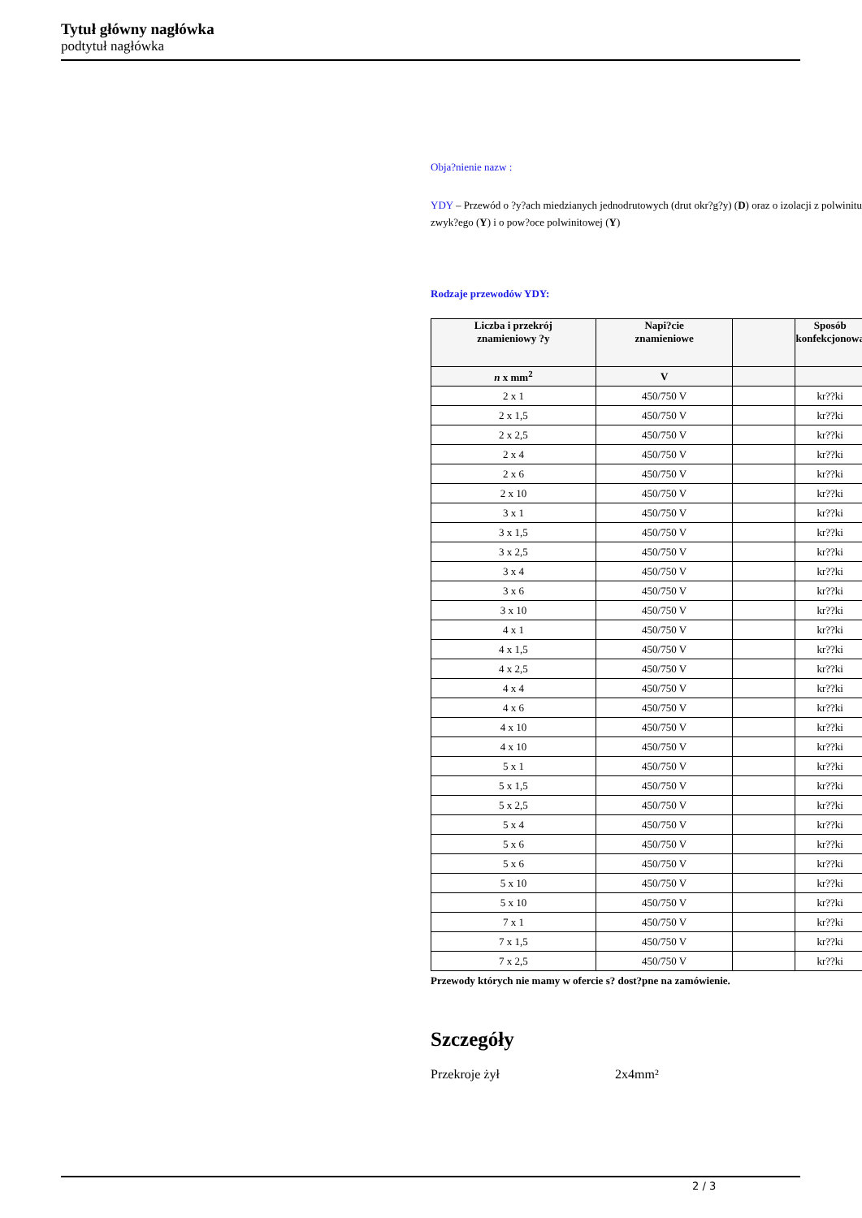Tytuł główny nagłówka
podtytuł nagłówka
Obja?nienie nazw :
YDY – Przewód o ?y?ach miedzianych jednodrutowych (drut okr?g?y) (D) oraz o izolacji z polwinitu zwyk?ego (Y) i o pow?oce polwinitowej (Y)
Rodzaje przewodów YDY:
| Liczba i przekrój znamieniowy ?y | Napi?cie znamieniowe | | Sposób konfekcjonowa |
| --- | --- | --- | --- |
| n x mm<sup>2</sup> | V | | |
| 2 x 1 | 450/750 V | | kr??ki |
| 2 x 1,5 | 450/750 V | | kr??ki |
| 2 x 2,5 | 450/750 V | | kr??ki |
| 2 x 4 | 450/750 V | | kr??ki |
| 2 x 6 | 450/750 V | | kr??ki |
| 2 x 10 | 450/750 V | | kr??ki |
| 3 x 1 | 450/750 V | | kr??ki |
| 3 x 1,5 | 450/750 V | | kr??ki |
| 3 x 2,5 | 450/750 V | | kr??ki |
| 3 x 4 | 450/750 V | | kr??ki |
| 3 x 6 | 450/750 V | | kr??ki |
| 3 x 10 | 450/750 V | | kr??ki |
| 4 x 1 | 450/750 V | | kr??ki |
| 4 x 1,5 | 450/750 V | | kr??ki |
| 4 x 2,5 | 450/750 V | | kr??ki |
| 4 x 4 | 450/750 V | | kr??ki |
| 4 x 6 | 450/750 V | | kr??ki |
| 4 x 10 | 450/750 V | | kr??ki |
| 4 x 10 | 450/750 V | | kr??ki |
| 5 x 1 | 450/750 V | | kr??ki |
| 5 x 1,5 | 450/750 V | | kr??ki |
| 5 x 2,5 | 450/750 V | | kr??ki |
| 5 x 4 | 450/750 V | | kr??ki |
| 5 x 6 | 450/750 V | | kr??ki |
| 5 x 6 | 450/750 V | | kr??ki |
| 5 x 10 | 450/750 V | | kr??ki |
| 5 x 10 | 450/750 V | | kr??ki |
| 7 x 1 | 450/750 V | | kr??ki |
| 7 x 1,5 | 450/750 V | | kr??ki |
| 7 x 2,5 | 450/750 V | | kr??ki |
Przewody których nie mamy w ofercie s? dost?pne na zamówienie.
Szczegóły
Przekroje żył 2x4mm²
2 / 3